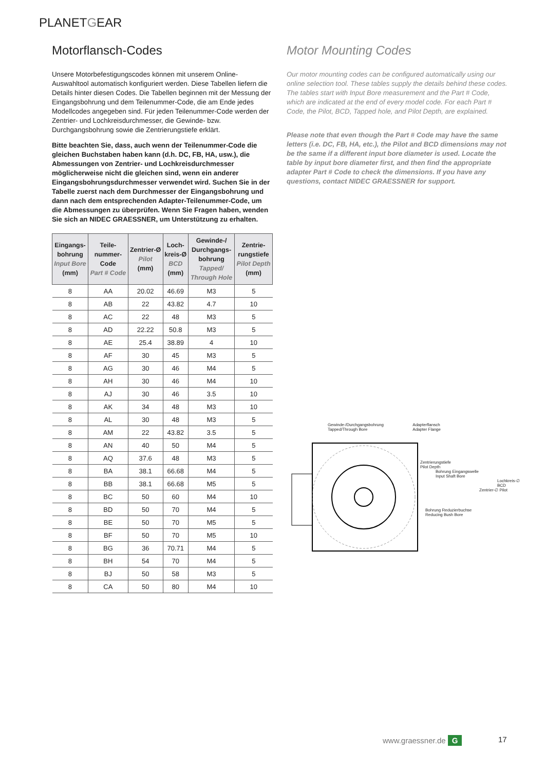PLANETGEAR
Motorflansch-Codes
Unsere Motorbefestigungscodes können mit unserem Online-Auswahltool automatisch konfiguriert werden. Diese Tabellen liefern die Details hinter diesen Codes. Die Tabellen beginnen mit der Messung der Eingangsbohrung und dem Teilenummer-Code, die am Ende jedes Modellcodes angegeben sind. Für jeden Teilenummer-Code werden der Zentrier- und Lochkreisdurchmesser, die Gewinde- bzw. Durchgangsbohrung sowie die Zentrierungstiefe erklärt.
Bitte beachten Sie, dass, auch wenn der Teilenummer-Code die gleichen Buchstaben haben kann (d.h. DC, FB, HA, usw.), die Abmessungen von Zentrier- und Lochkreisdurchmesser möglicherweise nicht die gleichen sind, wenn ein anderer Eingangsbohrungsdurchmesser verwendet wird. Suchen Sie in der Tabelle zuerst nach dem Durchmesser der Eingangsbohrung und dann nach dem entsprechenden Adapter-Teilenummer-Code, um die Abmessungen zu überprüfen. Wenn Sie Fragen haben, wenden Sie sich an NIDEC GRAESSNER, um Unterstützung zu erhalten.
| Eingangs- bohrung Input Bore (mm) | Teile- nummer- Code Part # Code | Zentrier-Ø Pilot (mm) | Loch- kreis-Ø BCD (mm) | Gewinde-/ Durchgangs- bohrung Tapped/ Through Hole | Zentrie- rungstiefe Pilot Depth (mm) |
| --- | --- | --- | --- | --- | --- |
| 8 | AA | 20.02 | 46.69 | M3 | 5 |
| 8 | AB | 22 | 43.82 | 4.7 | 10 |
| 8 | AC | 22 | 48 | M3 | 5 |
| 8 | AD | 22.22 | 50.8 | M3 | 5 |
| 8 | AE | 25.4 | 38.89 | 4 | 10 |
| 8 | AF | 30 | 45 | M3 | 5 |
| 8 | AG | 30 | 46 | M4 | 5 |
| 8 | AH | 30 | 46 | M4 | 10 |
| 8 | AJ | 30 | 46 | 3.5 | 10 |
| 8 | AK | 34 | 48 | M3 | 10 |
| 8 | AL | 30 | 48 | M3 | 5 |
| 8 | AM | 22 | 43.82 | 3.5 | 5 |
| 8 | AN | 40 | 50 | M4 | 5 |
| 8 | AQ | 37.6 | 48 | M3 | 5 |
| 8 | BA | 38.1 | 66.68 | M4 | 5 |
| 8 | BB | 38.1 | 66.68 | M5 | 5 |
| 8 | BC | 50 | 60 | M4 | 10 |
| 8 | BD | 50 | 70 | M4 | 5 |
| 8 | BE | 50 | 70 | M5 | 5 |
| 8 | BF | 50 | 70 | M5 | 10 |
| 8 | BG | 36 | 70.71 | M4 | 5 |
| 8 | BH | 54 | 70 | M4 | 5 |
| 8 | BJ | 50 | 58 | M3 | 5 |
| 8 | CA | 50 | 80 | M4 | 10 |
Motor Mounting Codes
Our motor mounting codes can be configured automatically using our online selection tool. These tables supply the details behind these codes. The tables start with Input Bore measurement and the Part # Code, which are indicated at the end of every model code. For each Part # Code, the Pilot, BCD, Tapped hole, and Pilot Depth, are explained.
Please note that even though the Part # Code may have the same letters (i.e. DC, FB, HA, etc.), the Pilot and BCD dimensions may not be the same if a different input bore diameter is used. Locate the table by input bore diameter first, and then find the appropriate adapter Part # Code to check the dimensions. If you have any questions, contact NIDEC GRAESSNER for support.
Gewinde-/Durchgangsbohrung
Tapped/Through Bore Adapterflansch
Adapter Flange
Zentrierungstiefe
Pilot Depth
Bohrung Eingangswelle
Input Shaft Bore
Lochkreis-∅ BCD
Zentrier-∅ Pilot
Bohrung Reduzierbuchse
Reducing Bush Bore
www.graessner.de G 17